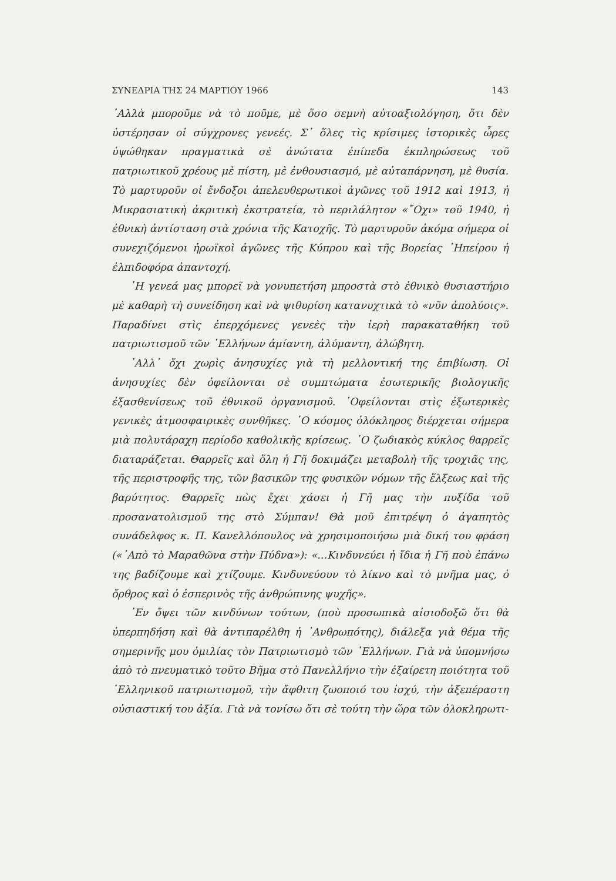ΣΥΝΕΔΡΙΑ ΤΗΣ 24 ΜΑΡΤΙΟΥ 1966 143
᾿Αλλὰ μποροῦμε νὰ τὸ ποῦμε, μὲ ὅσο σεμνὴ αὐτοαξιολόγηση, ὅτι δὲν ὑστέρησαν οἱ σύγχρονες γενεές. Σ᾿ ὅλες τὶς κρίσιμες ἱστορικὲς ὧρες ὑψώθηκαν πραγματικὰ σὲ ἀνώτατα ἐπίπεδα ἐκπληρώσεως τοῦ πατριωτικοῦ χρέους μὲ πίστη, μὲ ἐνθουσιασμό, μὲ αὐταπάρνηση, μὲ θυσία. Τὸ μαρτυροῦν οἱ ἔνδοξοι ἀπελευθερωτικοὶ ἀγῶνες τοῦ 1912 καὶ 1913, ἡ Μικρασιατικὴ ἀκριτικὴ ἐκστρατεία, τὸ περιλάλητον «῎Οχι» τοῦ 1940, ἡ ἐθνικὴ ἀντίσταση στὰ χρόνια τῆς Κατοχῆς. Τὸ μαρτυροῦν ἀκόμα σήμερα οἱ συνεχιζόμενοι ἡρωϊκοὶ ἀγῶνες τῆς Κύπρου καὶ τῆς Βορείας ᾿Ηπείρου ἡ ἐλπιδοφόρα ἀπαντοχή.
῾Η γενεά μας μπορεῖ νὰ γονυπετήση μπροστὰ στὸ ἐθνικὸ θυσιαστήριο μὲ καθαρὴ τὴ συνείδηση καὶ νὰ ψιθυρίση κατανυχτικὰ τὸ «νῦν ἀπολύοις». Παραδίνει στὶς ἐπερχόμενες γενεὲς τὴν ἱερὴ παρακαταθήκη τοῦ πατριωτισμοῦ τῶν ῾Ελλήνων ἀμίαντη, ἀλύμαντη, ἀλώβητη.
᾿Αλλ᾿ ὄχι χωρὶς ἀνησυχίες γιὰ τὴ μελλοντική της ἐπιβίωση. Οἱ ἀνησυχίες δὲν ὀφείλονται σὲ συμπτώματα ἐσωτερικῆς βιολογικῆς ἐξασθενίσεως τοῦ ἐθνικοῦ ὀργανισμοῦ. ᾿Οφείλονται στὶς ἐξωτερικὲς γενικὲς ἀτμοσφαιρικὲς συνθῆκες. ῾Ο κόσμος ὁλόκληρος διέρχεται σήμερα μιὰ πολυτάραχη περίοδο καθολικῆς κρίσεως. ῾Ο ζωδιακὸς κύκλος θαρρεῖς διαταράζεται. Θαρρεῖς καὶ ὅλη ἡ Γῆ δοκιμάζει μεταβολὴ τῆς τροχιᾶς της, τῆς περιστροφῆς της, τῶν βασικῶν της φυσικῶν νόμων τῆς ἕλξεως καὶ τῆς βαρύτητος. Θαρρεῖς πὼς ἔχει χάσει ἡ Γῆ μας τὴν πυξίδα τοῦ προσανατολισμοῦ της στὸ Σύμπαν! Θὰ μοῦ ἐπιτρέψη ὁ ἀγαπητὸς συνάδελφος κ. Π. Κανελλόπουλος νὰ χρησιμοποιήσω μιὰ δική του φράση («᾿Απὸ τὸ Μαραθῶνα στὴν Πύδνα»): «...Κινδυνεύει ἡ ἴδια ἡ Γῆ ποὺ ἐπάνω της βαδίζουμε καὶ χτίζουμε. Κινδυνεύουν τὸ λίκνο καὶ τὸ μνῆμα μας, ὁ ὄρθρος καὶ ὁ ἑσπερινὸς τῆς ἀνθρώπινης ψυχῆς».
᾿Εν ὄψει τῶν κινδύνων τούτων, (ποὺ προσωπικὰ αἰσιοδοξῶ ὅτι θὰ ὑπερπηδήση καὶ θὰ ἀντιπαρέλθη ἡ ᾿Ανθρωπότης), διάλεξα γιὰ θέμα τῆς σημερινῆς μου ὁμιλίας τὸν Πατριωτισμὸ τῶν ῾Ελλήνων. Γιὰ νὰ ὑπομνήσω ἀπὸ τὸ πνευματικὸ τοῦτο Βῆμα στὸ Πανελλήνιο τὴν ἐξαίρετη ποιότητα τοῦ ῾Ελληνικοῦ πατριωτισμοῦ, τὴν ἄφθιτη ζωοποιό του ἰσχύ, τὴν ἀξεπέραστη οὐσιαστική του ἀξία. Γιὰ νὰ τονίσω ὅτι σὲ τούτη τὴν ὥρα τῶν ὁλοκληρωτι-